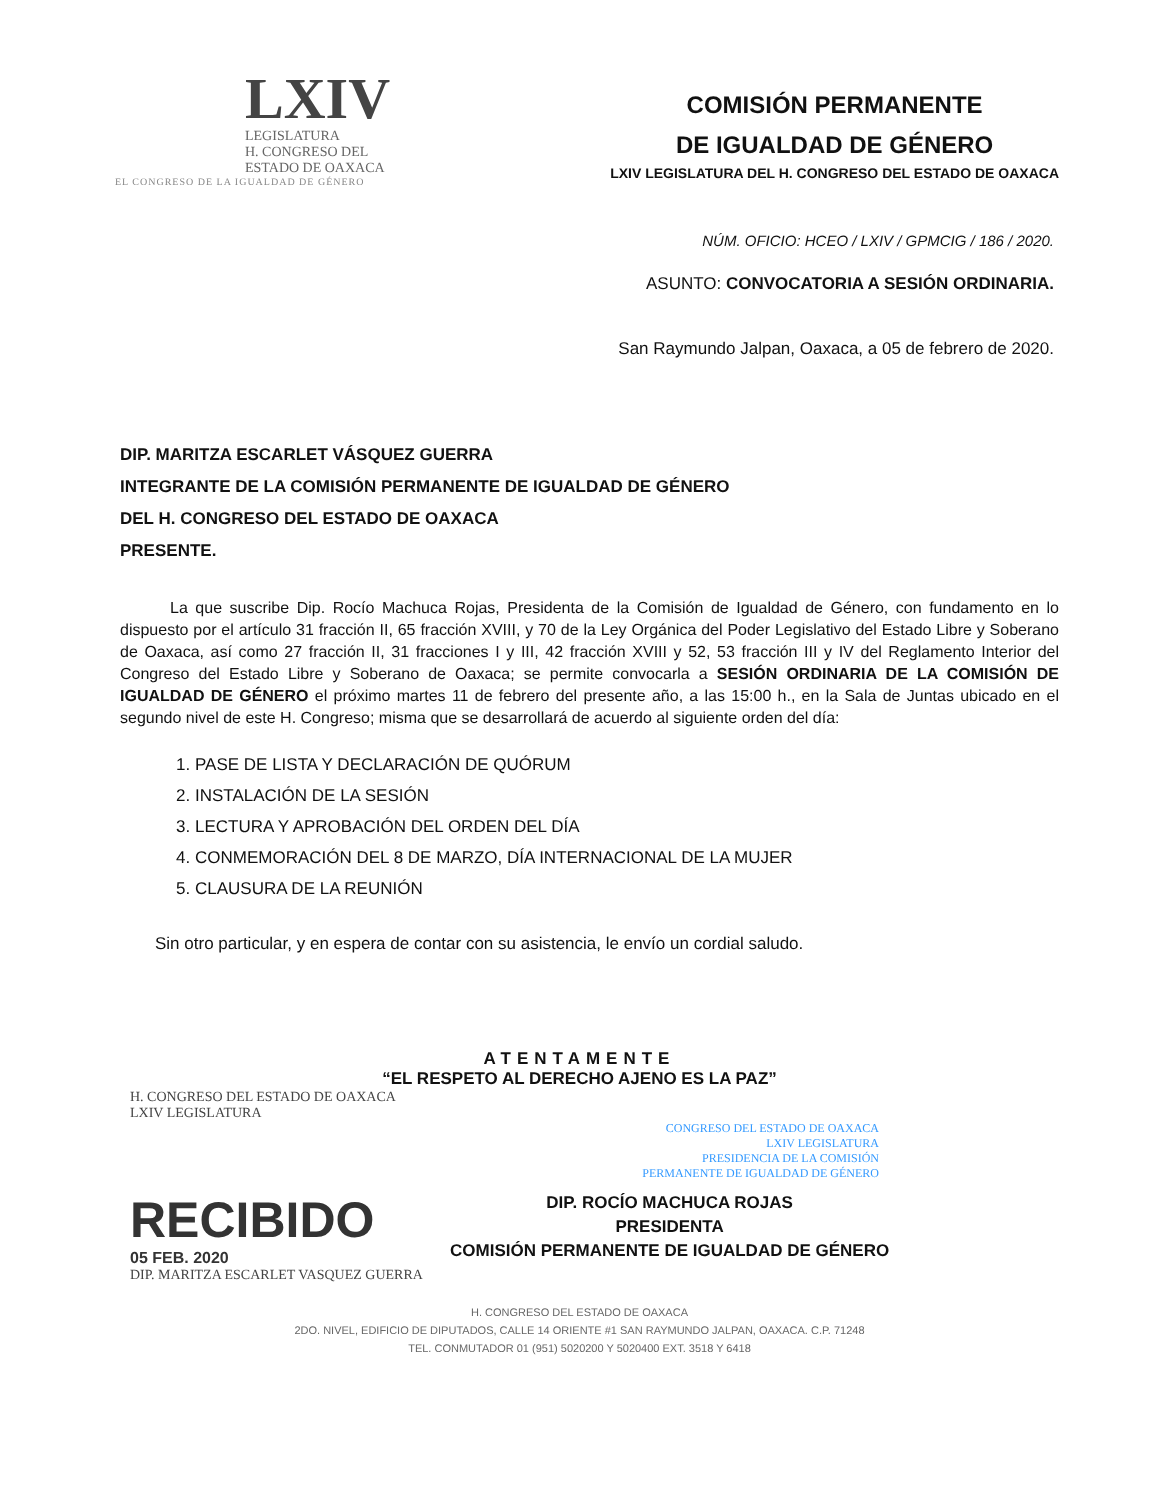LXIV
LEGISLATURA
H. CONGRESO DEL
ESTADO DE OAXACA
EL CONGRESO DE LA IGUALDAD DE GÉNERO
COMISIÓN PERMANENTE
DE IGUALDAD DE GÉNERO
LXIV LEGISLATURA DEL H. CONGRESO DEL ESTADO DE OAXACA
NÚM. OFICIO: HCEO / LXIV / GPMCIG / 186 / 2020.
ASUNTO: CONVOCATORIA A SESIÓN ORDINARIA.
San Raymundo Jalpan, Oaxaca, a 05 de febrero de 2020.
DIP. MARITZA ESCARLET VÁSQUEZ GUERRA
INTEGRANTE DE LA COMISIÓN PERMANENTE DE IGUALDAD DE GÉNERO
DEL H. CONGRESO DEL ESTADO DE OAXACA
PRESENTE.
La que suscribe Dip. Rocío Machuca Rojas, Presidenta de la Comisión de Igualdad de Género, con fundamento en lo dispuesto por el artículo 31 fracción II, 65 fracción XVIII, y 70 de la Ley Orgánica del Poder Legislativo del Estado Libre y Soberano de Oaxaca, así como 27 fracción II, 31 fracciones I y III, 42 fracción XVIII y 52, 53 fracción III y IV del Reglamento Interior del Congreso del Estado Libre y Soberano de Oaxaca; se permite convocarla a SESIÓN ORDINARIA DE LA COMISIÓN DE IGUALDAD DE GÉNERO el próximo martes 11 de febrero del presente año, a las 15:00 h., en la Sala de Juntas ubicado en el segundo nivel de este H. Congreso; misma que se desarrollará de acuerdo al siguiente orden del día:
1. PASE DE LISTA Y DECLARACIÓN DE QUÓRUM
2. INSTALACIÓN DE LA SESIÓN
3. LECTURA Y APROBACIÓN DEL ORDEN DEL DÍA
4. CONMEMORACIÓN DEL 8 DE MARZO, DÍA INTERNACIONAL DE LA MUJER
5. CLAUSURA DE LA REUNIÓN
Sin otro particular, y en espera de contar con su asistencia, le envío un cordial saludo.
ATENTAMENTE
“EL RESPETO AL DERECHO AJENO ES LA PAZ”
H. CONGRESO DEL ESTADO DE OAXACA
LXIV LEGISLATURA
CONGRESO DEL ESTADO DE OAXACA
LXIV LEGISLATURA
PRESIDENCIA DE LA COMISIÓN
PERMANENTE DE IGUALDAD DE GÉNERO
RECIBIDO
05 FEB. 2020
DIP. ROCÍO MACHUCA ROJAS
PRESIDENTA
COMISIÓN PERMANENTE DE IGUALDAD DE GÉNERO
DIP. MARITZA ESCARLET VASQUEZ GUERRA
H. CONGRESO DEL ESTADO DE OAXACA
2DO. NIVEL, EDIFICIO DE DIPUTADOS, CALLE 14 ORIENTE #1 SAN RAYMUNDO JALPAN, OAXACA. C.P. 71248
TEL. CONMUTADOR 01 (951) 5020200 Y 5020400 EXT. 3518 Y 6418